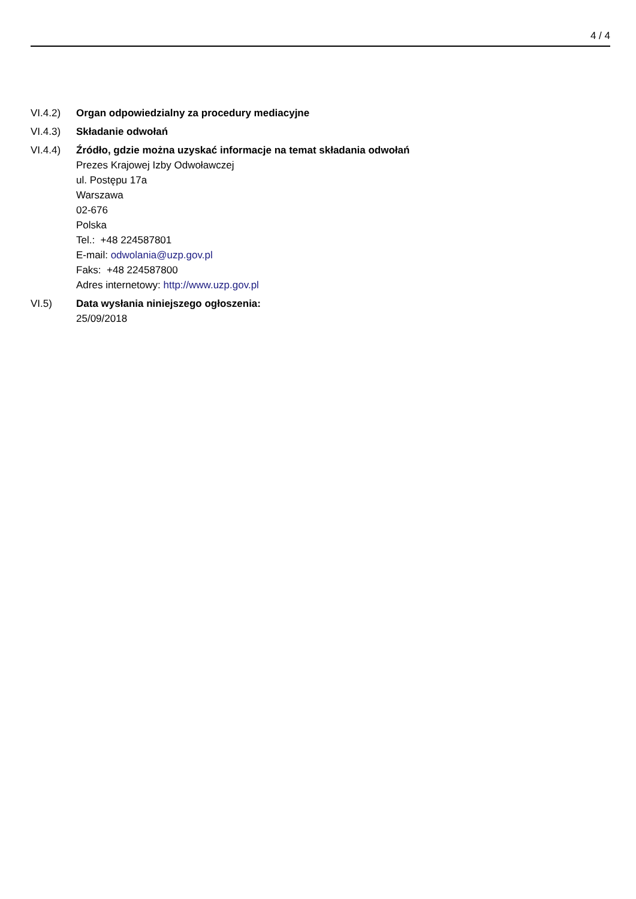4 / 4
VI.4.2) Organ odpowiedzialny za procedury mediacyjne
VI.4.3) Składanie odwołań
VI.4.4) Źródło, gdzie można uzyskać informacje na temat składania odwołań
Prezes Krajowej Izby Odwoławczej
ul. Postępu 17a
Warszawa
02-676
Polska
Tel.: +48 224587801
E-mail: odwolania@uzp.gov.pl
Faks: +48 224587800
Adres internetowy: http://www.uzp.gov.pl
VI.5) Data wysłania niniejszego ogłoszenia:
25/09/2018